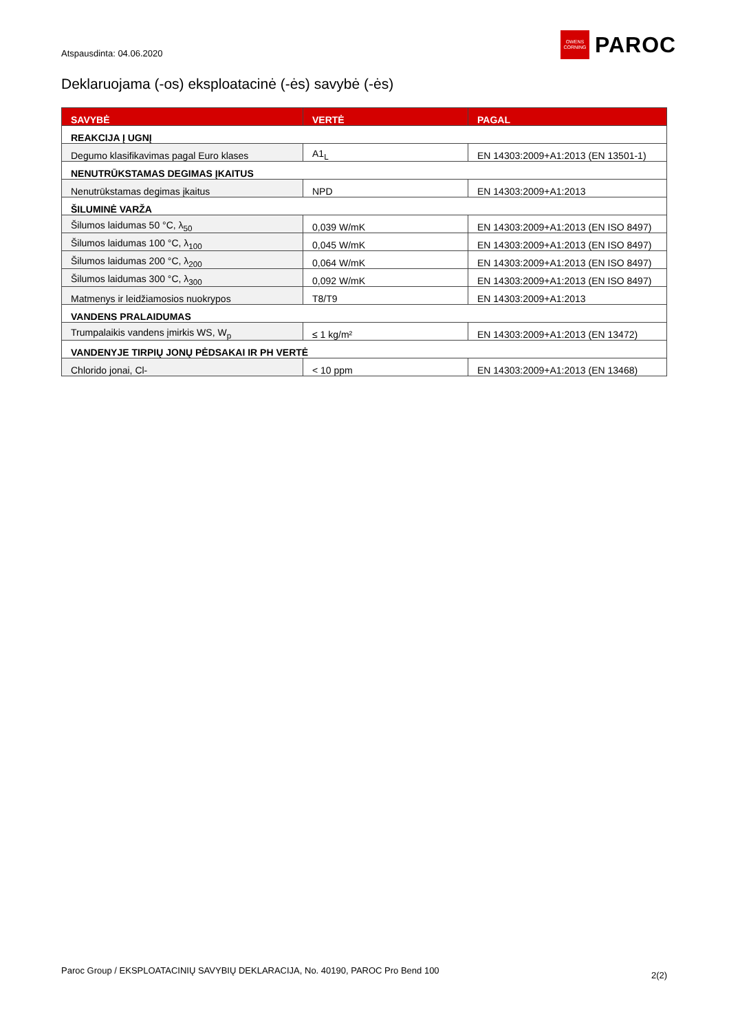Atspausdinta: 04.06.2020
OWENS
CORNING
PAROC
Deklaruojama (-os) eksploatacinė (-ės) savybė (-ės)
| SAVYBĖ | VERTĖ | PAGAL |
| --- | --- | --- |
| REAKCIJA Į UGNĮ | | |
| Degumo klasifikavimas pagal Euro klases | A1<sub>L</sub> | EN 14303:2009+A1:2013 (EN 13501-1) |
| NENUTRŪKSTAMAS DEGIMAS ĮKAITUS | | |
| Nenutrūkstamas degimas įkaitus | NPD | EN 14303:2009+A1:2013 |
| ŠILUMINĖ VARŽA | | |
| Šilumos laidumas 50 °C, λ<sub>50</sub> | 0,039 W/mK | EN 14303:2009+A1:2013 (EN ISO 8497) |
| Šilumos laidumas 100 °C, λ<sub>100</sub> | 0,045 W/mK | EN 14303:2009+A1:2013 (EN ISO 8497) |
| Šilumos laidumas 200 °C, λ<sub>200</sub> | 0,064 W/mK | EN 14303:2009+A1:2013 (EN ISO 8497) |
| Šilumos laidumas 300 °C, λ<sub>300</sub> | 0,092 W/mK | EN 14303:2009+A1:2013 (EN ISO 8497) |
| Matmenys ir leidžiamosios nuokrypos | T8/T9 | EN 14303:2009+A1:2013 |
| VANDENS PRALAIDUMAS | | |
| Trumpalaikis vandens įmirkis WS, W<sub>p</sub> | ≤ 1 kg/m² | EN 14303:2009+A1:2013 (EN 13472) |
| VANDENYJE TIRPIŲ JONŲ PĖDSAKAI IR PH VERTĖ | | |
| Chlorido jonai, Cl- | < 10 ppm | EN 14303:2009+A1:2013 (EN 13468) |
Paroc Group / EKSPLOATACINIŲ SAVYBIŲ DEKLARACIJA, No. 40190, PAROC Pro Bend 100
2(2)